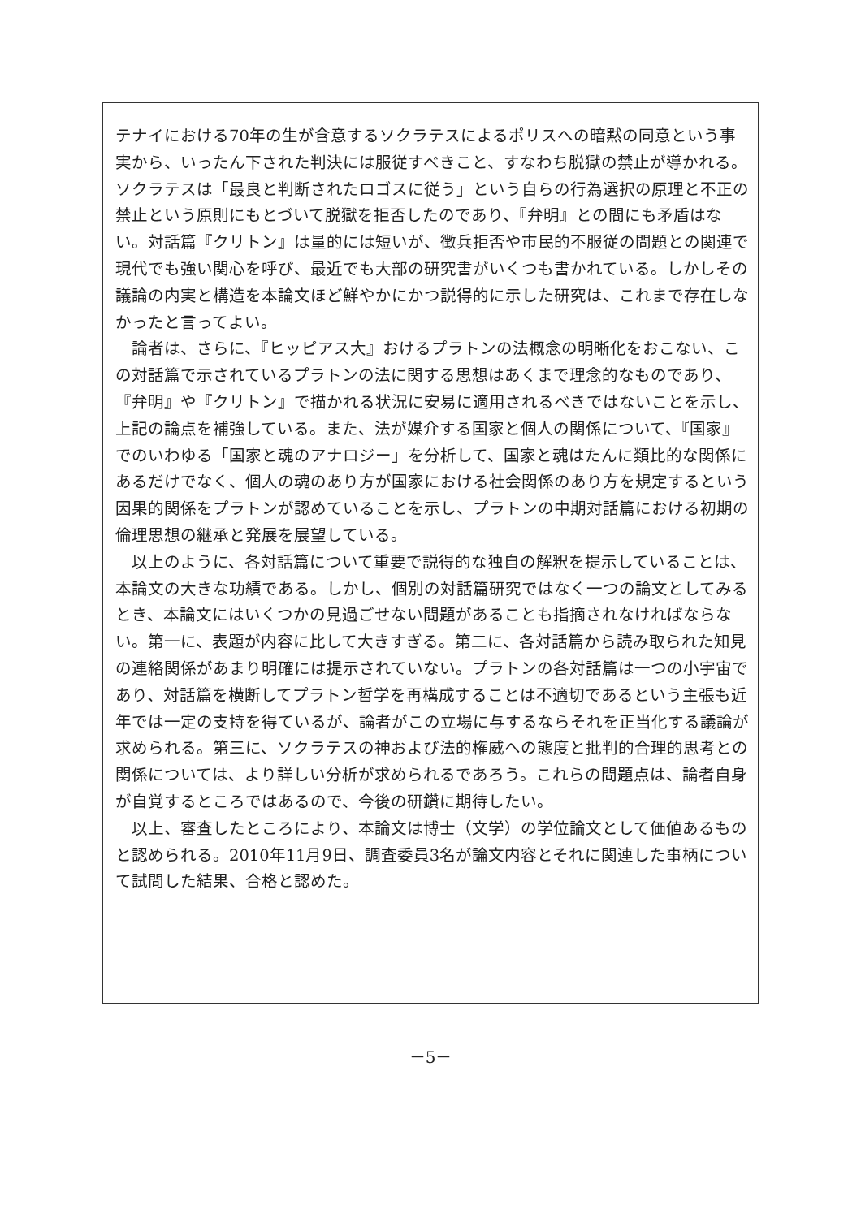テナイにおける70年の生が含意するソクラテスによるポリスへの暗黙の同意という事実から、いったん下された判決には服従すべきこと、すなわち脱獄の禁止が導かれる。ソクラテスは「最良と判断されたロゴスに従う」という自らの行為選択の原理と不正の禁止という原則にもとづいて脱獄を拒否したのであり、『弁明』との間にも矛盾はない。対話篇『クリトン』は量的には短いが、徴兵拒否や市民的不服従の問題との関連で現代でも強い関心を呼び、最近でも大部の研究書がいくつも書かれている。しかしその議論の内実と構造を本論文ほど鮮やかにかつ説得的に示した研究は、これまで存在しなかったと言ってよい。
　論者は、さらに、『ヒッピアス大』おけるプラトンの法概念の明晰化をおこない、この対話篇で示されているプラトンの法に関する思想はあくまで理念的なものであり、『弁明』や『クリトン』で描かれる状況に安易に適用されるべきではないことを示し、上記の論点を補強している。また、法が媒介する国家と個人の関係について、『国家』でのいわゆる「国家と魂のアナロジー」を分析して、国家と魂はたんに類比的な関係にあるだけでなく、個人の魂のあり方が国家における社会関係のあり方を規定するという因果的関係をプラトンが認めていることを示し、プラトンの中期対話篇における初期の倫理思想の継承と発展を展望している。
　以上のように、各対話篇について重要で説得的な独自の解釈を提示していることは、本論文の大きな功績である。しかし、個別の対話篇研究ではなく一つの論文としてみるとき、本論文にはいくつかの見過ごせない問題があることも指摘されなければならない。第一に、表題が内容に比して大きすぎる。第二に、各対話篇から読み取られた知見の連絡関係があまり明確には提示されていない。プラトンの各対話篇は一つの小宇宙であり、対話篇を横断してプラトン哲学を再構成することは不適切であるという主張も近年では一定の支持を得ているが、論者がこの立場に与するならそれを正当化する議論が求められる。第三に、ソクラテスの神および法的権威への態度と批判的合理的思考との関係については、より詳しい分析が求められるであろう。これらの問題点は、論者自身が自覚するところではあるので、今後の研鑽に期待したい。
　以上、審査したところにより、本論文は博士（文学）の学位論文として価値あるものと認められる。2010年11月9日、調査委員3名が論文内容とそれに関連した事柄について試問した結果、合格と認めた。
－5－